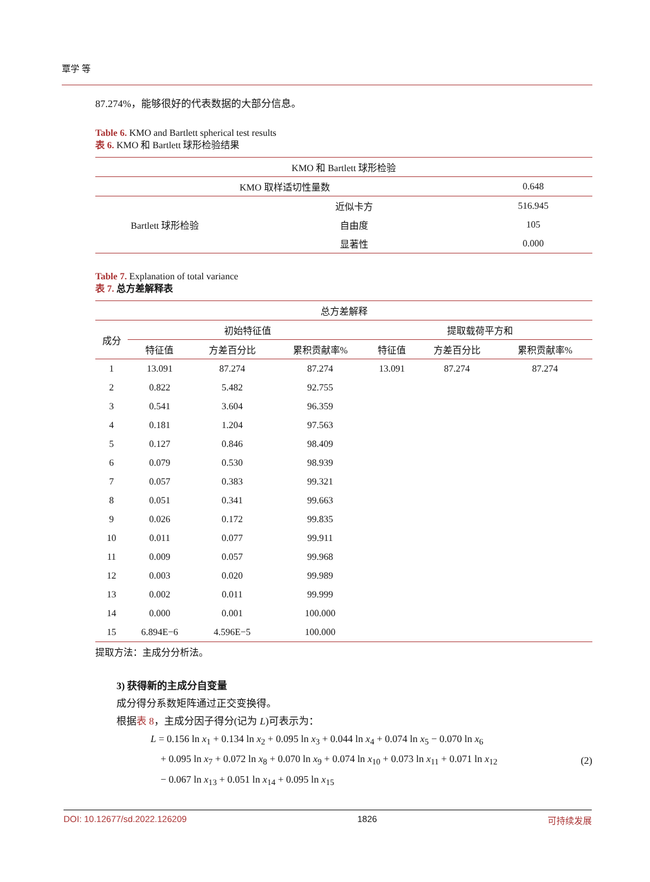覃学 等
87.274%，能够很好的代表数据的大部分信息。
Table 6. KMO and Bartlett spherical test results
表 6. KMO 和 Bartlett 球形检验结果
| KMO 和 Bartlett 球形检验 | | |
| --- | --- | --- |
| KMO 取样适切性量数 | | 0.648 |
| Bartlett 球形检验 | 近似卡方 | 516.945 |
| | 自由度 | 105 |
| | 显著性 | 0.000 |
Table 7. Explanation of total variance
表 7. 总方差解释表
| 总方差解释 | | | | | | |
| --- | --- | --- | --- | --- | --- | --- |
| 成分 | 初始特征值 | | | 提取载荷平方和 | | |
| | 特征值 | 方差百分比 | 累积贡献率% | 特征值 | 方差百分比 | 累积贡献率% |
| 1 | 13.091 | 87.274 | 87.274 | 13.091 | 87.274 | 87.274 |
| 2 | 0.822 | 5.482 | 92.755 | | | |
| 3 | 0.541 | 3.604 | 96.359 | | | |
| 4 | 0.181 | 1.204 | 97.563 | | | |
| 5 | 0.127 | 0.846 | 98.409 | | | |
| 6 | 0.079 | 0.530 | 98.939 | | | |
| 7 | 0.057 | 0.383 | 99.321 | | | |
| 8 | 0.051 | 0.341 | 99.663 | | | |
| 9 | 0.026 | 0.172 | 99.835 | | | |
| 10 | 0.011 | 0.077 | 99.911 | | | |
| 11 | 0.009 | 0.057 | 99.968 | | | |
| 12 | 0.003 | 0.020 | 99.989 | | | |
| 13 | 0.002 | 0.011 | 99.999 | | | |
| 14 | 0.000 | 0.001 | 100.000 | | | |
| 15 | 6.894E−6 | 4.596E−5 | 100.000 | | | |
提取方法：主成分分析法。
3) 获得新的主成分自变量
成分得分系数矩阵通过正交变换得。
根据表 8，主成分因子得分(记为 L)可表示为：
L = 0.156 ln x<sub>1</sub> + 0.134 ln x<sub>2</sub> + 0.095 ln x<sub>3</sub> + 0.044 ln x<sub>4</sub> + 0.074 ln x<sub>5</sub> − 0.070 ln x<sub>6</sub>
+ 0.095 ln x<sub>7</sub> + 0.072 ln x<sub>8</sub> + 0.070 ln x<sub>9</sub> + 0.074 ln x<sub>10</sub> + 0.073 ln x<sub>11</sub> + 0.071 ln x<sub>12</sub>
− 0.067 ln x<sub>13</sub> + 0.051 ln x<sub>14</sub> + 0.095 ln x<sub>15</sub>
(2)
DOI: 10.12677/sd.2022.126209 1826 可持续发展